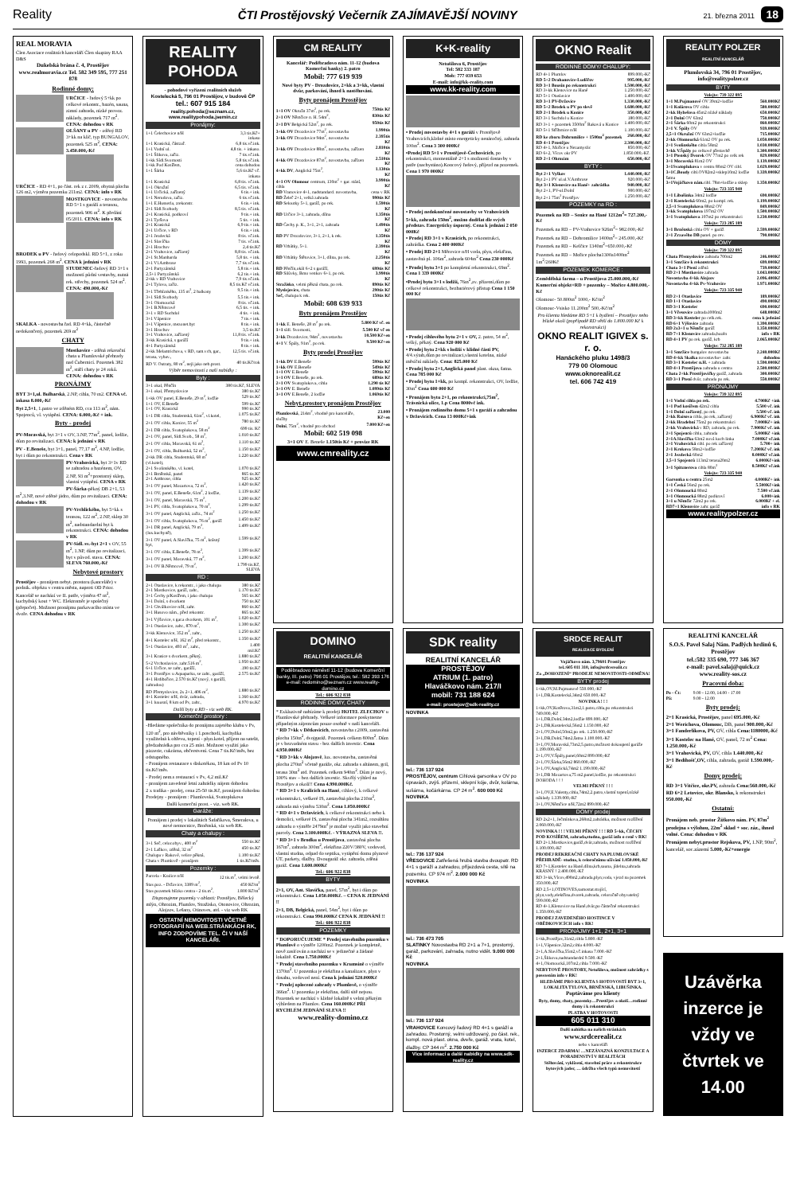Reality ČTI Prostějovský Večerník ZAJÍMAVĚJŠÍ NOVINY 21. března 2011 18
REAL MORAVIA
Člen Asociace realitních kanceláří Člen skupiny RAA D&S
Dukelská brána č. 4, Prostějov www.realmoravia.cz Tel. 582 349 595, 777 251 878
Rodinné domy:
URČICE - řadový 5+kk po celkové rekonstr., bazén, sauna, zimní zahrada, nízké provoz. náklady, pozemek 717 m<sup>2</sup>. CENA: dohodou v RK
OLŠANY u PV - zděný RD 3+kk na klíč, typ BUNGALOV, pozemek 525 m<sup>2</sup>, CENA: 3.450.000,-Kč
URČICE - RD 4+1, po část. rek z r. 2009, obytná plocha 126 m2, výměra pozemku 211m2. CENA: info v RK
MOSTKOVICE - novostavba RD 5+1 s garáží a terasou, pozemek 906 m<sup>2</sup>. K předání 05/2011. CENA: info v RK
BRODEK u PV - řadový celopodskl. RD 5+1, z roku 1993, pozemek 268 m<sup>2</sup>. CENA k jednání v RK
STUDENEC-řadový RD 3+1 s možností půdní vestavby, nutná rek. střechy, pozemek 524 m<sup>2</sup>. CENA: 490.000,-Kč
SKALKA - novostavba řad. RD 4+kk, částečně nedokončený, pozemek 269 m<sup>2</sup>
CHATY
Mostkovice - zděná rekreační chata u Plumlovské přehrady nad Čubernicí. Pozemek 382 m<sup>2</sup>, stáří chaty je 24 roků. CENA: dohodou v RK
PRONÁJMY
BYT 3+1,ul. Bulharská, 2.NP, cihla, 70 m2. CENA vč. inkasa 8.000,-Kč
Byt 2,5+1, 1.patro ve zděném RD, cca 113 m<sup>2</sup>, nám. Spojenců, vl. vytápění. CENA: 6.000,-Kč + ink.
Byty - prodej
PV-Moravská, byt 3+1 v OV, 3.NP, 77m<sup>2</sup>, panel, lodžie, dům po revitalizaci. CENA: k jednání v RK
PV - E.Beneše, byt 3+1, panel, 77,17 m<sup>2</sup>, 4.NP, lodžie, byt i dům po rekonstrukci. Cena v RK
PV-Vrahovická, byt 3+1v RD se zahradou a bazénem, OV, 2.NP, 93 m<sup>2</sup>+prostorný sklep, vlastní vytápění. CENA v RK
PV-Šárka-pěkný DB 2+1, 53 m<sup>2</sup>,3.NP, nové zděné jádro, dům po revitalizaci. CENA: dohodou v RK
PV-Vrchlického, byt 5+kk s terasou, 122 m<sup>2</sup>, 2.NP, sklep 30 m<sup>2</sup>, nadstandardní byt k rekonstrukci. CENA: dohodou v RK
PV-Sídl. sv.-byt 2+1 v OV, 55 m<sup>2</sup>, 1.NP, dům po revitalizaci, byt v původ. stavu. CENA: SLEVA 760.000,-Kč
Nebytové prostory
Prostějov - pronájem nebyt. prostoru (kanceláře) v podnik. objektu v centru města, naproti OD Prior. Kancelář se nachází ve II. patře, výměra 47 m<sup>2</sup>, kuchyňský kout + WC. Elektroměr je společný (přepočet). Možnost pronájmu parkovacího místa ve dvoře. CENA dohodou v RK
REALITY POHODA
- pohodové vyřízení realitních služeb
Kostelecká 5, 796 01 Prostějov, v budově ČP
tel.: 607 915 184
reality.pohoda@seznam.cz, www.realitypohoda.jsemin.cz
Pronájmy:
| 1+1 Čelechovice n/H | 3,3 tis.Kč+ inkaso |
| 1+1 Krasická, částzař. | 6,8 tis.vč.ink. |
| 1+1 Vodní ul. | 4,8 tis. + inkaso. |
| 1+1 Šlikova, zařiz. | 7 tis.vč.ink. |
| 1+kk Sídl.Svornosti | 5,8 tis.vč.ink. |
| 1+kk Pod Kosířem, | cena dohodou |
| 1+1 Šárka | 5,6 tis.Kč vč. inkasa |
| 1+1 Krasická | 6,8 tis. vč.ink. |
| 1+1 Okružní | 6,5 tis. vč.ink. |
| 1+1 Určická, zařízený | 6 tis.+ ink. |
| 1+1 Nerudova, zařiz. | 6 tis.vč.ink. |
| 1+1 E.Husserla, zrekonstr. | 6 tis.+ ink. |
| 2+1 Sídl.Svobody | 8,5 tis. vč.ink. |
| 2+1 Krasická, podkroví | 9 tis.+ ink. |
| 2+1 Tyršova | 5 tis. + ink. |
| 2+1 Krasická | 6,9 tis.+ ink. |
| 2+1 Určice, v RD | 6 tis.+ ink. |
| 2+1 Jezdecká | 8 tis. vč.ink. |
| 2+1 Slavíčka | 7 tis. vč.ink. |
| 2+1 Hrochov | 2,4 tis.Kč |
| 2+1 Vrahovice, zařízený | 8,8 tis. vč.ink. |
| 2+1 St.Manharda | 5,8 tis. + ink. |
| 2+1 Vl.Ambrose | 7,7 tis.vč.ink. |
| 2+1 Partyzánská | 5,8 tis.+ ink. |
| 2,5+1 Partyzánská | 6,2 tis.+ ink. |
| 2+kk v RD Vrahovice | 7,9 tis.vč.ink. |
| 2+1 Tylova, zařiz. | 8,5 tis.Kč vč.ink. |
| 3+1 Třebízského, 135 m<sup>2</sup>, 2 balkony | 9,5 tis.+ ink. |
| 3+1 Sídl.Svobody | 5,5 tis.+ ink. |
| 3+1 Olomoucká | 8 tis. vč.ink. |
| 3+1 B.Němcové | 6,5 tis. + ink. |
| 3+1 v RD Suchdol | 4 tis. + ink. |
| 3+1 Vápenice | 7 tis.+ ink. |
| 3+1 Vápenice, mezonet.byt | 8 tis.+ ink. |
| 3+1 Hrochov | 3,5 tis.Kč |
| 3+1 Vrahovice, zařízený | 11,8 tis. vč.ink. |
| 3+kk Krasická, s garáží | 9 tis.+ ink. |
| 4+1 Partyzánská | 8 tis.+ ink. |
| 2+kk Melantrichova, v RD, sam.vch, gar., terasa, vybav., | 12,5 tis. vč.ink. |
| RD V. Outraty, 80 m<sup>2</sup>, nejl.jako neb.prost. | 40 tis.Kč/rok |
Výběr nemovitostí z naší nabídky :
Byty :
| 3+1 okal, Pěnčín | 380 tis.Kč, SLEVA |
| 3+1 okal, Přemyslovice | 380 tis.Kč |
| 1+kk OV panel, E.Beneše, 29 m<sup>2</sup>, lodžie | 529 tis.Kč |
| 1+1 OV, E.Beneše | 599 tis.Kč |
| 1+1 OV, Krasická | 990 tis.Kč |
| 1+1 DR cihla, Studentská, 61m<sup>2</sup>, vl.kotel, | 1.075 tis.Kč |
| 2+1 OV cihla, Konice, 55 m<sup>2</sup> | 780 tis.Kč |
| 2+1 DB cihla, Svatoplukova, 58 m<sup>2</sup> | 699 tis. Kč |
| 2+1 OV, panel, Sídl.Svob., 58 m<sup>2</sup>, | 1.010 tis.Kč |
| 2+1 OV cihla, Moravská, 61 m<sup>2</sup>, | 1.110 tis.Kč |
| 2+1 OV, cihla, Bulharská, 52 m<sup>2</sup>, | 1.150 tis.Kč |
| 2+kk DR cihla, Studentská, 68 m<sup>2</sup> (vl.kotel), | 1.220 tis.Kč |
| 2+1 Svolinského, vl. kotel, | 1.070 tis.Kč |
| 2+1 Brněnská, panel | 865 tis.Kč |
| 2+1 Ambrose, cihla | 925 tis.Kč |
| 3+1 OV panel, Mozartova, 72 m<sup>2</sup>, | 1.420 tis.Kč |
| 3+1 OV, panel, E.Beneše, 61m<sup>2</sup>, 2 lodžie, | 1.139 tis.Kč |
| 3+1 OV, panel, Moravská, 75 m<sup>2</sup>, | 1.200 tis.Kč |
| 3+1 PV, cihla, Svatoplukova, 70 m<sup>2</sup>, | 1.299 tis.Kč |
| 3+1 OV panel, Anglická, zařiz., 74 m<sup>2</sup> | 1.250 tis.Kč |
| 3+1 OV cihla, Svatoplukova, 76 m<sup>2</sup>, garáž | 1.450 tis.Kč |
| 3+1 DR panel, Anglická, 79 m<sup>2</sup>, (lux.kuchyně), | 1.499 tis.Kč |
| 3+1 OV panel, A.Slavíčka, 75 m<sup>2</sup>, krásný byt, | 1.599 tis.Kč |
| 3+1 OV cihla, E.Beneše, 78 m<sup>2</sup>, | 1.399 tis.Kč |
| 3+1 OV panel, Moravská, 77 m<sup>2</sup>, | 1.200 tis.Kč |
| 3+1 OV B.Němcové, 79 m<sup>2</sup>, | 1.799 tis.Kč, SLEVA |
RD :
| 2+1 Otaslavice, k rekonstr., i jako chalupa | 380 tis.Kč |
| 2+1 Mostkovice, garáž, zahr., | 1.170 tis.Kč |
| 3+1 Čechy p/Kosířem, i jako chalupa | 565 tis.Kč |
| 3+1 Dolní, s dvorkem | 750 tis.Kč |
| 3+1 Chválkovice n/H, zahr. | 860 tis.Kč |
| 3+1 Husovo nám., před rekonstr. | 865 tis.Kč |
| 3+1 Výšovice, s gar.a dvorkem, 101 m<sup>2</sup>, | 1.020 tis.Kč |
| 3+1 Otaslavice, zahr., 870 m<sup>2</sup>, | 1.300 tis.Kč |
| 3+kk Klenovice, 352 m<sup>2</sup>, zahr., | 1.250 tis.Kč |
| 4+1 Kostelec n/H, 162 m<sup>2</sup>, před rekonstr., | 1.350 tis.Kč |
| 5+1 Otaslavice, 493 m<sup>2</sup>, zahr., | 1.400 mil.Kč |
| 3+1 Krasice s dvorkem, pěkný, | 1.880 tis.Kč |
| 5+2 Vrchoslavice, zahr.516 m<sup>2</sup>, | 1.950 tis.Kč |
| 6+1 Určice, se zahr., garáží, | .190 tis.Kč |
| 3+1 Prostějov u Aquaparku, se zahr., garáží, | 2.575 tis.Kč |
| 4+1 Hrdibořice, 2.570 tis.Kč (nový, s garáží, zahradou) | |
| RD Přemyslovice, 2x 2+1, 406 m<sup>2</sup>, | 1.880 tis.Kč |
| 4+1 Kostelec n/H, dvůr, zahrada, | 1.360 tis.Kč |
| 3+1 luxusní, 8 km od Pv, zahr., | 4.970 tis.Kč |
Další byty a RD - viz web RK.
Komerční prostory :
-Hledáme společníka do pronájmu zajetého klubu v Pv, 120 m<sup>2</sup>, pro návštěvníky i 1.poschodí, kuchyňka využitelná k ohřevu, topení - plyn.kotel, příjem na satelit, předzahrádka pro cca 25 míst. Možnost využití jako pizzerie, cukrárna, občerstvení. Cena 7 tis.Kč/měs, bez odstupného.
- Pronájem restaurace s diskotékou, 18 km od Pv 10 tis.Kč/měs.
- Prodej nem.s restaurací v Pv, 4,2 mil.Kč
- pronájem zavedené letní zahrádky nájem dohodou
2 x trafika - prodej, cena 25-50 tis.Kč, pronájem dohodou
Prodejny - pronájem : Plumlovská, Svatoplukova
Další komerční prost. - viz. web RK.
Garáže:
Pronájem i prodej v lokalitách Šafaříkova, Šmeralova, u nové nemocnice, Brněnská, viz web RK.
Chaty a chalupy :
| 3+1 Seč, celor.obyv., 400 m<sup>2</sup> | 550 tis.Kč |
| 2+1 Laškov, zděná, 32 m<sup>2</sup> | 450 tis.Kč |
| Chalupa v Rakové, velice pěkná, | 1.100 tis.Kč |
| Chata v Plumlově - pronájem | 1 tis.Kč/měs. |
Pozemky :
| Parcela - Kralice n/H | 12 tis.m<sup>2</sup>, velmi levně. |
| Stav.poz. - Držovice, 3389 m<sup>2</sup>, | 450 Kč/m<sup>2</sup> |
| Stav.pozemek blízko centra - 2 tis.m<sup>2</sup>, | 1.800 Kč/m<sup>2</sup> |
Disponujeme pozemky v oblasti: Prostějov, Bělecký mlýn, Ohrozim, Plumlov, Stražisko, Otonovice, Ohrozim, Alojzov, Lešany, Otinoves, atd. - viz web RK
OSTATNÍ NEMOVITOSTI VČETNĚ FOTOGRAFIÍ NA WEB.STRÁNKÁCH RK, INFO ZODPOVÍME TEL. ČI V NAŠÍ KANCELÁŘI.
CM REALITY
Kancelář: Poděbradovo nám. 11-12 (budova Komerční banky) 2. patro
Mobil: 777 619 939
Nové byty PV - Drozdovice, 2+kk a 3+kk, vlastní dvůr, parkování, ihned k nastěhování.
Byty pronájem Prostějov
| 1+1 OV Okružn 37m<sup>2</sup>, po rek. | 750tis Kč |
| 2+1 OV Němčice n. H. 54m<sup>2</sup>, | 830tis Kč |
| 2+1 DV Belgická 52m<sup>2</sup>, po rek. | 950tis Kč |
| 3+kk OV Drozdovice 77m<sup>2</sup>, novostavba | 1.990tis |
| 3+kk OV Drozdovice 94m<sup>2</sup>, novostavba | 2.395tis Kč |
| 3+kk OV Drozdovice 88m<sup>2</sup>, novostavba, zařízen | 2.810tis Kč |
| 4+kk OV Drozdovice 87m<sup>2</sup>, novostavba, zařízen | 2.510tis Kč |
| 4+kk DV , Anglická 75m<sup>2</sup>, | 1.130tis Kč |
| 4+1 OV Olomouc centrum, 130m<sup>2</sup> + gar. stání, cihla | 3.990tis Kč |
| RD Vranovice 4+1, nadstandard. novostavba, | cena v RK |
| RD Želeč 2+1, velká zahrada | 990tis Kč |
| RD Seloutky 5+1, garáž, po rek. | 1.590tis Kč |
| RD Určice 3+1, zahrada, dílna | 1.350tis Kč |
| RD Čechy p. K., 3+1, 2+1, zahrada | 1.490tis Kč |
| RD PV Drozdovice, 3+1, 2+1, k rek. | 1.350tis Kč |
| RD Vrbátky, 5+1. | 2.390tis Kč |
| RD Vrbátky Štětovice, 3+1, dílna, po rek. | 2.250tis Kč |
| RD Pěnčín,okál 6+2 s garáží, | 699tis Kč |
| RD Silůvky, Brno venkov 6+1, po rek. | 3.990tis Kč |
| Stražisko , velmi pěkná chata, po rek. | 890tis Kč |
| Myslejovice, chata | 290tis Kč |
| Seč, chalupa k rek. | 150tis Kč |
Mobil: 608 639 933
Byty pronájem Prostějov
| 1+kk E. Beneše, 28 m<sup>2</sup> po rek. | 5.800 Kč vč. en |
| 1+1 sídl. Svornosti, | 5.500 Kč vč en |
| 3+kk Drozdovice, 94m<sup>2</sup>, novostavba | 10.500 Kč+en |
| 4+1 V. Špály, 91m<sup>2</sup>, po rek. | 9.500 Kč+en |
Byty prodej Prostějov
| 1+kk DV E.Beneše | 599tis Kč |
| 1+kk OV E.Beneše | 549tis Kč |
| 1+1 OV E.Beneše | 599tis Kč |
| 1+1 OV E.Beneše, po rek. | 689tis Kč |
| 2+1 OV Svatoplukova, cihla | 1.290 tis Kč |
| 3+1 OV E. Beneše | 1.099tis Kč |
| 3+1 OV E.Beneše, 2 lodžie | 1.069tis Kč |
Nebyt.prostory pronájem Prostějov
| Plumlovská , 214m<sup>2</sup>, vhodné pro kanceláře, služby | 23.000 Kč+en |
| Dolní , 75m<sup>2</sup>, vhodné pro obchod | 7.000 Kč+en |
Mobil: 602 519 098
3+1 OV E. Beneše 1.150tis Kč + provize RK
www.cmreality.cz
DOMINO
REALITNÍ KANCELÁŘ
Poděbradovo náměstí 11-12 (budova Komerční banky, III. patro) 796 01 Prostějov, tel.: 582 393 176 e-mail: redomino@seznam.cz www.reality-domino.cz
Tel.: 606 922 838
RODINNÉ DOMY, CHATY
* Exkluzivně nabízíme k prodeji HOTEL ZLECHOV u Plumlovské přehrady. Veškeré informace poskytneme případným zájemcům pouze osobně v naší kanceláři.
* RD 7+kk v Dětkovicích, novostavba r.2009, zastavěná plocha 150m<sup>2</sup>, dvojgaráž. Pozemek celkem 800m<sup>2</sup>. Dům je v bezvadném stavu - bez dalších investic. Cena 4.950.000Kč
* RD 3+kk v Alojzově, lux. novostavba, zastavěná plocha 270m<sup>2</sup> včetně garáže, okr. zahrada s altánem, gril, terasa 30m<sup>2</sup> atd. Pozemek celkem 940m<sup>2</sup>. Dům je nový, 100% stav – bez dalších investic. Skvělý výhled na Prostějov a okolí!! Cena 4.990.000Kč.
* RD 3+1 v Kralicích na Hané, cihlový, k celkové rekonstrukci, veškeré IS, zastavěná plocha 210m<sup>2</sup>, zahrada má výměru 530m<sup>2</sup>. Cena 1.050.000Kč
* RD 4+1 v Držovicích, k celkové rekonstrukci nebo k demolici, veškeré IS, zastavěná plocha 341m2, rozsáhlou zahradu o výměře 2479m<sup>2</sup> je možné využít jako stavební parcely. Cena 3.100.000Kč. - VÝRAZNÁ SLEVA !!.
* RD 3+1 v Brodku u Prostějova, zastavěná plocha 167m<sup>2</sup>, zahrada 300m<sup>2</sup>, elektřina 220V/380V, vodovod, vlastní studna, odpad do septiku, vytápění domu plynové ÚT, parkety, dlažby. Dvougaráž okr. zahrada, zděná garáž. Cena 1.600.000Kč
Tel.: 606 922 838
BYTY
2+1, OV, Ant. Slavíčka, panel, 57m<sup>2</sup>, byt i dům po rekonstrukci. Cena 1.050.000Kč. – CENA K JEDNÁNÍ !!
2+1, DB, Belgická, panel, 54m<sup>2</sup>, byt i dům po rekonstrukci. Cena 990.000Kč CENA K JEDNÁNÍ !!
Tel.: 606 922 838
POZEMKY
* DOPORUČUJEME * Prodej stavebního pozemku v Plumlově o výměře 1200m2. Pozemek je kompletně, nově zasíťován a nachází se v jedinečné a žádané lokalitě. Cena 1.750.000Kč
* Prodej stavebního pozemku v Krumsíně o výměře 1370m<sup>2</sup>. U pozemku je elektřina a kanalizace, plyn v dosahu, vodovod není. Cena k jednání 520.000Kč
* Prodej oplocené zahrady v Plumlově, o výměře 366m<sup>2</sup>. U pozemku je elektřina, další sítě nejsou. Pozemek se nachází v klidné lokalitě s velmi pěkným výhledem na Plumlov. Cena 160.000Kč PŘI RYCHLÉM JEDNÁNÍ SLEVA !!
www.reality-domino.cz
K+K-reality
Netušilova 6, Prostějov
Tel: 582 333 187
Mob: 777 039 653
E-mail: info@kk-reality.com
www.kk-reality.com
▪ Prodej novostavby 4+1 s garáží v Prostějově Vrahovicích,klidné místo energeticky nenáročný, zahrada 100m<sup>2</sup>. Cena 3 300 000Kč
▪Prodej RD 5+1 v Prostějově-Čechovicích, po rekonstrukci, momentálně 2+1 s možností dostavby v patře (nachystáno).Koncový řadový, příjezd na pozemek. Cena 1 970 000Kč
▪ Prodej nedokončené novostavby ve Vrahovicích 5+kk, zahrada 150m<sup>2</sup>, možno dodělat dle svých představ. Energeticky úsporný. Cena k jednání 2 050 000Kč
▪ Prodej RD 3+1 v Krasicích, po rekonstrukci, zahrádka. Cena 2 400 000Kč
▪ Prodej RD 2+1 Měrovice n/H voda, plyn, elektřina, zastavěná pl. 106m<sup>2</sup>, zahrada 604m<sup>2</sup> Cena 230 000Kč
▪ Prodej bytu 3+1 po kompletní rekonstrukci, 69m<sup>2</sup>. Cena 1 339 000Kč
▪Prodej bytu 3+1 s lodžií, 76m<sup>2</sup>,zv. přízemí,dům po celkové rekonstrukci, bezbariérový přístup Cena 1 150 000 Kč
▪ Prodej cihlového bytu 2+1 v OV, 2. patro, 54 m<sup>2</sup>, velký, pěkný. Cena 920 000 Kč
▪ Prodej bytu 2+kk s lodžií v klidné části PV, 4/4.výtah,dům po revitalizaci,vlastní kotelna, nízké měsíční náklady. Cena: 825.000 Kč
▪ Prodej bytu 2+1,Anglická panel plast. okna, šatna. Cena 785 000 Kč
▪ Prodej bytu 1+kk, po kompl. rekonstrukci, OV, lodžie, 30m<sup>2</sup> Cena 600 000 Kč
▪ Pronájem bytu 2+1, po rekonstrukci,75m<sup>2</sup>, Trávnická ulice, 1.p Cena 8000vč ink.
▪ Pronájem rodinného domu 5+1 s garáží a zahradou v Držovicích. Cena 13 000Kč+ink
SDK reality
REALITNÍ KANCELÁŘ
PROSTĚJOV
ATRIUM (1. patro)
Hlaváčkovo nám. 217/I
mobil: 731 188 624
e-mail: prostejov@sdk-reality.cz
NOVINKA
tel.: 736 137 924
PROSTĚJOV, centrum Cihlová garsonka v OV po úpravách, zvýš. přízemí, sklepní kóje, dvůr, kolárna, sušárna, kočárkárna. CP 24 m<sup>2</sup>. 600 000 Kč
NOVINKA
tel.: 736 137 924
VŘESOVICE Zatřešená hrubá stavba dvoupatr. RD 4+1 s garáží a zahradou, příjezdová cesta, sítě na pozemku. CP 974 m<sup>2</sup>. 2.000 000 Kč
NOVINKA
tel.: 736 473 705
SLATINKY Novostavba RD 2+1 a 7+1, prostorný, garáž, parkování, zahrada, nutno vidět. 9.000 000 Kč
NOVINKA
tel.: 736 137 924
VRAHOVICE Koncový řadový RD 4+1 s garáží a zahradou. Prostorný, velmi udržovaný, po část. rek., kompl. nová plast. okna, dveře, garáž. vrata, kotel, dlažby. CP 344 m<sup>2</sup>. 2.750 000 Kč
Více informací a další nabídky na www.sdk-reality.cz
OKNO Realit
RODINNÉ DOMY/ CHALUPY:
| RD 4+1 Plumlov | 899.000,-Kč |
| RD 5+2 Drahanovice-Luděřov | 995.000,-Kč |
| RD 3+1 Bousín po rekonstrukci | 1.500.000,-Kč |
| RD 3+kk Klenovice na Hané | 1.250.000,-Kč |
| RD 5+1 Otaslavice | 1.400.000,-Kč |
| RD 3+1 PV-Držovice | 1.330.000,-Kč |
| RD 5+2 Brodek u PV po slevě | 1.680.000,-Kč |
| RD 2+1 Brodek u Konice | 350.000,-Kč |
| RD 3+1 Suchdol u Konice | 180.000,-Kč |
| RD 3+1 + pozemek 3500m<sup>2</sup> Raková u Konice | 1.400.000,-Kč |
| RD 5+1 Stříbrnice n/H | 1.100.000,-Kč |
| RD ke zboru Dobromilice + 1500m<sup>2</sup> pozemek | 260.000,-Kč |
| RD 4+1 Prostějov | 2.300.000,-Kč |
| RD 4+1, Mořice u Nezamyslic | 850.000,-Kč |
| RD 6+2, Vícov okr PV | 1.850.000,-Kč. |
| RD 2+1 Ohrozim | 650.000,-Kč |
BYTY :
| Byt 2+1 Vyškov | 1.440.000,-Kč |
| Byt 2+1 PV ul.ul.V.Ambrose | 920.000,-Kč |
| Byt 3+1 Klenovice na Hané+ zahrádka | 940.000,-Kč |
| Byt 2+1, PV-ul.Dolní | 900.000,-Kč |
| Byt 2+1 75m<sup>2</sup> Prostějov | 1.250.000,-Kč |
POZEMKY na RD :
Pozemek na RD – Senice na Hané 1212m<sup>2</sup>= 727.200,-Kč
Pozemek na RD – PV-Vrahovice 926m<sup>2</sup>= 982.000,-Kč
Pozemek na RD – Dobromilice 1400m<sup>2</sup>= 245.000,-Kč
Pozemek na RD – Kelčice 1340m<sup>2</sup>=650.000,-Kč
Pozemek na RD – Mořice plocha1300a1400m<sup>2</sup> 1m<sup>2</sup>/260Kč
POZEMEK KOMERCE :
Zemědělská farma – u Prostějova 25.000.000,-Kč
Komerční objekt+RD + pozemky – Mořice 4.800.000,-Kč
Olomouc- 50.800m<sup>2</sup> 1000,- Kč/m<sup>2</sup>
Olomouc-Vsisko 11.200m<sup>2</sup> 500,-Kč/m<sup>2</sup>
Pro klienta hledáme RD 5+1 k bydlení – Prostějov nebo blízké okolí (popřípadě RD větší do 1.800.000 Kč k rekonstrukci)
OKNO REALIT IGIVEX s. r. o.
Hanáckého pluku 1498/3
779 00 Olomouc
www.oknorealit.cz
tel. 606 742 419
SRDCE REALIT
REALIZACE BYDLENÍ
Vojáčkovo nám. 3,79601 Prostějov
tel.:605 011 310, info@srdcerealit.cz
Za „DOHOZENÍ“ PRODEJE NEMOVITOSTI-ODMĚNA!
BYTY prodej
1+kk,OV,M.Pujmanové 550.000,-Kč
1+1,DB,Kostelecká,34m2 650.000,-Kč
NOVINKA ! ! !
1+kk,OV,Kotěrova,31m2,1.patro,cihla,po rekonstrukci 749.000,-Kč
1+1,DB,Dolní,34m2,lodžie 899.000,-Kč
2+1,DB,Kostelecká,56m2 1.150.000,-Kč
2+1,OV,Dolní,50m2,po rek. 1.250.000,-Kč
3+1,DB,Dolní,74m2,šatna 1.100.000,-Kč
3+1,OV,Moravská,73m2,5.patro,možnost dokoupení garáže 1.199.000,-Kč
2+1,OV,V.Špály,panel,60m2 899.000,-Kč
2+1,OV,Šárka,56m2 860.000,-Kč
3+1,OV,Anglická,74m2 1.199.000,-Kč
3+1,DB Mozartova,75 m2,panel,lodžie, po rekonstrukci DOHODA ! ! !
VELMI PĚKNÝ ! ! !
3+1,OV,E.Valenty,cihla,74m2,2.patro,vlastní topení,nízké náklady 1.339.000,-Kč
3+1,OV,Němčice n/H,72m2 899.000,-Kč
DOMY prodej
RD 2x2+1, Ječmínkova,268m2,zahrádka, možnost rozšíření 2.060.000,-Kč
NOVINKA ! ! ! VELMI PĚKNÝ ! ! ! RD 5+kk, ČECHY POD KOSÍŘEM, zahrada,studna, garáž info o ceně v RK!
RD 2+1,Mostkovice,garáž,dvůr,zahrada, možnost rozšíření 1.100.000,-Kč
PRODEJ REKREAČNÍ CHATY NA PLUMLOVSKÉ PŘEHRADĚ- studna, k celoročnímu užívání 1.050.000,-Kč
RD 7+1,Kostelec na Hané,dílna,krb,sauna, jídelna,zahrada KRÁSNÝ ! 2.400.000,-Kč
RD 3+kk,Vícov,490m2,zahrada,plyn,voda, vjezd na pozemek 350.000,-Kč
RD 2,5+1,OTINOVES,samostat.stojící, plyn,vody,elektřina,dvorek,zahrada, celoročně obyvatelný 599.000,-Kč
RD 4+1,Klenovice na Hané,dvůr,po částečné rekonstrukci 1.350.000,-Kč
PRODEJ ZAVEDENÉHO HOSTINCE V OBĚDKOVICÍCH info v RK!
PRONÁJMY 1+1, 2+1, 3+1
1+kk,Prostějov,31m2,cihla 5.800.-Kč
1+1,Vápenice,32m2,cihla 4.000.-Kč
2+1,A.Slavíčka,55m2,vč.inkasa 7.000.-Kč
2+1,Šlikova,nadstandardní 9.500.-Kč
4+1,Olomoucká,107m2,cihla 7.000.-Kč
NEBYTOVÉ PROSTORY, Netušilova, možnost zahrádky s posezením info v RK!
HLEDÁME PRO KLIENTA S HOTOVOSTÍ BYT 3+1, LOKALITA TYLOVA, BRNĚNSKÁ, LIBUŠINKA.
Poptáváme pro klienty
Byty, domy, chaty, pozemky…Prostějov a okolí…rodinné domy i k rekonstrukci
PLATBA V HOTOVOSTI
605 011 310
Další nabídka na našich stránkách
www.srdcerealit.cz
nebo v kanceláři
INZERCE ZDARMA! …NEZÁVAZNÁ KONZULTACE A PORADENSTVÍ V REALITÁCH
Stěhování, vyklízení, stavební práce a rekonstrukce bytových jader, … údržba všech typů nemovitostí
REALITY POLZER
REALITNÍ KANCELÁŘ
Plumlovská 34, 796 01 Prostějov, info@realitypolzer.cz
BYTY
Volejte: 739 322 895
| 1+1 M.Pujmanové OV 39m2+lodžie | 560.000Kč |
| 1+1 Kolárova OV cihla | 580.000Kč |
| 2+kk Hybešova 45m2 nízké náklady | 650.000Kč |
| 2+1 Dolní OV 63m2 | 750.000Kč |
| 2+1 Šárka 60m2 po rekonstrukci | 860.000Kč |
| 2+1 V. Špály OV | 939.000Kč |
| 2,5+1 Okružní OV 63m2+lodžie | 715.000Kč |
| 2+kk Olomoucká 61m2 OV po rek. | 1.050.000Kč |
| 2+1 Svolinského cihla 58m2 | 1.030.000Kč |
| 3+kk V.Špály po celkové přestavbě | 1.300.000Kč |
| 3+1 Ptenský Dvorek OV 77m2 po celk rek | 829.000Kč |
| 3+1 Moravská 81m2 OV | 1.139.000Kč |
| 3+1Svatoplukova v centru 80m2 OV cihl. | 1.029.000Kč |
| 3+1C.Boudy cihl.OV82m2+sklep10m2 lodžie šatna | 1.339.000Kč |
| 3+1Vojáčkovo nám. cihl. 78m+lodžie a sklep | 1.350.000Kč |
Volejte: 723 335 940
| 1+1 Libušinka 34m2 lodžie | 690.000Kč |
| 2+1 Kostelecká 60m2, po kompl. rek. | 1.199.000Kč |
| 2,5+1 Svatoplukova 88m2 OV | 849.000Kč |
| 3+kk Svatoplukova 197m2 OV | 1.500.000Kč |
| 3+1 Svatoplukova 107m2 po rekonstrukci | 1.230.000Kč |
Volejte: 723 285 189
| 3+1 Brněnská cihla OV + garáž | 2.599.000Kč |
| 2+1 Zrzavého DB panel. po rev. | 790.000Kč |
DOMY
Volejte: 739 322 895
| Chata Přemyslovice zahrada 700m2 | 246.000Kč |
| 3+1 Smržice k rekonstrukci | 699.000Kč |
| Chata 3+1 Ptení zděná | 739.000Kč |
| RD 2+1 Mostkovice zahrada | 1.043.000Kč |
| Novostavba 4+kk Alojzov | 2.096.400Kč |
| Novostavba 4+kk Pv-Vrahovice | 1.971.000Kč |
Volejte: 723 335 940
| RD 2+1 Otaslavice | 189.000Kč |
| RD 1+1 Otaslavice | 490.000Kč |
| RD 3+1 Kostelec | 690.000Kč |
| 3+1 Vřesovice zahrada1000m2 | 648.000Kč |
| RD 3+kk Kostelec po celk.rek. | cena k jednání |
| RD 6+1 Výšovice zahrada | 1.390.000Kč |
| RD 2x3+1 u Němčic garáž | 1.350.000Kč |
| RD 7+1 Klenovice zahrada,bazén | info v RK |
| RD 4+1 PV po rek. garáž, krb | 2.065.000Kč |
Volejte: 732 285 189
| 3+1 Smržice bungalov novostavba | 2.240.000Kč |
| RD 4+kk Skalka novostavba+ zahr. | dohodou |
| RD 3+1 Kostelec n.H. + zahrada | 1.590.000Kč |
| RD 4+1 Prostějova zahrada u centra | 2.500.000Kč |
| Chata 2+kk Prostějovičky garáž, zahrada | 300.000Kč |
| RD 3+1 Ptení dvůr, zahrada po rek. | 550.000Kč |
PRONÁJMY
Volejte: 739 322 895
| 1+1 Vodní cihla po rek. | 4.700Kč +ink |
| 1+1 Pod kosířem 42m2 cihla | 5.500 vč. ink |
| 1+1 Dolní zařízený , po rek. | 5.500 vč. ink |
| 2+kk Raisova cihla, po rek, zařízený | 6.900Kč vč. ink |
| 2+kk Hradební 75m2 po rekonstrukci | 7.000Kč+ ink |
| 2+kk Vrahovická v RD, zahrada, po rek. | 7.900Kč vč. ink |
| 2+1 Spojenců cihla, zahrada | 5.000Kč +ink |
| 2+1A.Slavíčka 63m2 nová kuch linka | 7.000Kč vč.ink |
| 2+1 Vrahovická cihl. po rek zařízený | 5.700+ ink |
| 2+1 Krokova 58m2+lodžie | 7.200Kč vč. ink |
| 2+1 Jezdecká 60m2 | 8.000Kč vč.ink |
| 2,5+1 Spojenců 113m2 terasa20m2 | 6.000Kč+ink |
| 3+1 Spitznerova cihla 80m<sup>2</sup> | 8.500Kč vč.ink |
Volejte: 723 335 940
| Garsonka u centra 25m2 | 4.000Kč+ ink |
| 1+1 Česká 56m2 po rek. | 5.500Kč+ink |
| 2+1 Olomoucká 80m2 | 7.500 vč.ink |
| 3+1 Olomoucká 88m2 podkroví | 6.000+ink |
| 3+1 u Němčic 72m2 po rek. | 6.000Kč + el. |
| RD7+1 Klenovice zahr. garáž | info v RK |
www.realitypolzer.cz
REALITNÍ KANCELÁŘ
S.O.S. Pavel Salaj Nám. Padlých hrdinů 6, Prostějov
tel.:582 335 690, 777 346 367
e-mail: pavel.salaj@quick.cz
www.reality-sos.cz
Pracovní doba:
| Po - Čt: | 9.00 - 12.00, 14.00 - 17.00 |
| Pá: | 9.00 - 12.00 |
Byty prodej:
2+1 Krasická, Prostějov, panel 695.000,-Kč
2+1 Werichova, Olomouc, DB, panel 900.000,-Kč
3+1 Fanderlíkova, PV, OV, cihla Cena:1180000,-Kč
3+1 Kostelec na Hané, OV, panel, 72 m<sup>2</sup> Cena: 1.250.000,-Kč
3+1 Vrahovická, PV, OV, cihla 1.440.000,-Kč
3+1 Bedihošť,OV, cihla, zahrada, garáž 1.590.000,-Kč
Domy prodej:
RD 3+1 Vitčice, okr.PV, zahrada Cena:560.000,-Kč
RD 6+2 Letovice, okr. Blansko, k rekonstrukci 950.000,-Kč
Ostatní:
Pronájem neb. prostor Žižkovo nám. PV, 87m<sup>2</sup> prodejna s výlohou, 22m<sup>2</sup> sklad + soc. záz., ihned volné. Cena: dohodou v RK
Pronájem nebyt.prostor Rejskova, PV, 1.NP, 90m<sup>2</sup>, kancelář, soc.zázemí 5.000,-Kč+energie
Uzávěrka inzerce je vždy ve čtvrtek ve 14.00